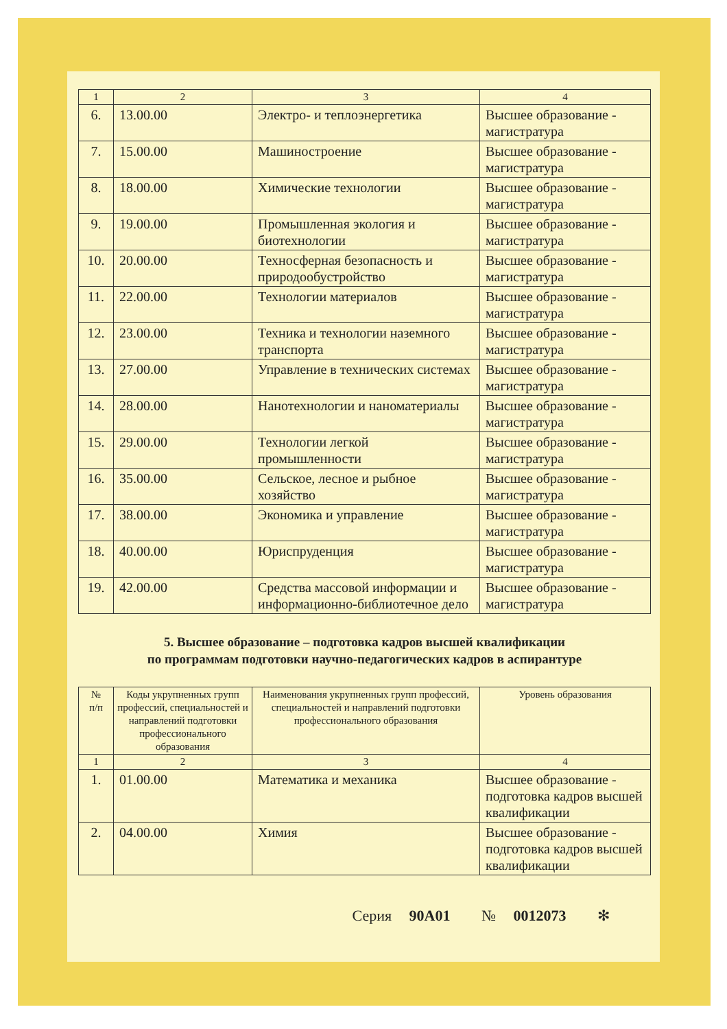| 1 | 2 | 3 | 4 |
| 6. | 13.00.00 | Электро- и теплоэнергетика | Высшее образование - магистратура |
| 7. | 15.00.00 | Машиностроение | Высшее образование - магистратура |
| 8. | 18.00.00 | Химические технологии | Высшее образование - магистратура |
| 9. | 19.00.00 | Промышленная экология и биотехнологии | Высшее образование - магистратура |
| 10. | 20.00.00 | Техносферная безопасность и природообустройство | Высшее образование - магистратура |
| 11. | 22.00.00 | Технологии материалов | Высшее образование - магистратура |
| 12. | 23.00.00 | Техника и технологии наземного транспорта | Высшее образование - магистратура |
| 13. | 27.00.00 | Управление в технических системах | Высшее образование - магистратура |
| 14. | 28.00.00 | Нанотехнологии и наноматериалы | Высшее образование - магистратура |
| 15. | 29.00.00 | Технологии легкой промышленности | Высшее образование - магистратура |
| 16. | 35.00.00 | Сельское, лесное и рыбное хозяйство | Высшее образование - магистратура |
| 17. | 38.00.00 | Экономика и управление | Высшее образование - магистратура |
| 18. | 40.00.00 | Юриспруденция | Высшее образование - магистратура |
| 19. | 42.00.00 | Средства массовой информации и информационно-библиотечное дело | Высшее образование - магистратура |
5. Высшее образование – подготовка кадров высшей квалификации
по программам подготовки научно-педагогических кадров в аспирантуре
| № п/п | Коды укрупненных групп профессий, специальностей и направлений подготовки профессионального образования | Наименования укрупненных групп профессий, специальностей и направлений подготовки профессионального образования | Уровень образования |
| 1 | 2 | 3 | 4 |
| 1. | 01.00.00 | Математика и механика | Высшее образование - подготовка кадров высшей квалификации |
| 2. | 04.00.00 | Химия | Высшее образование - подготовка кадров высшей квалификации |
Серия 90А01 № 0012073 ✻